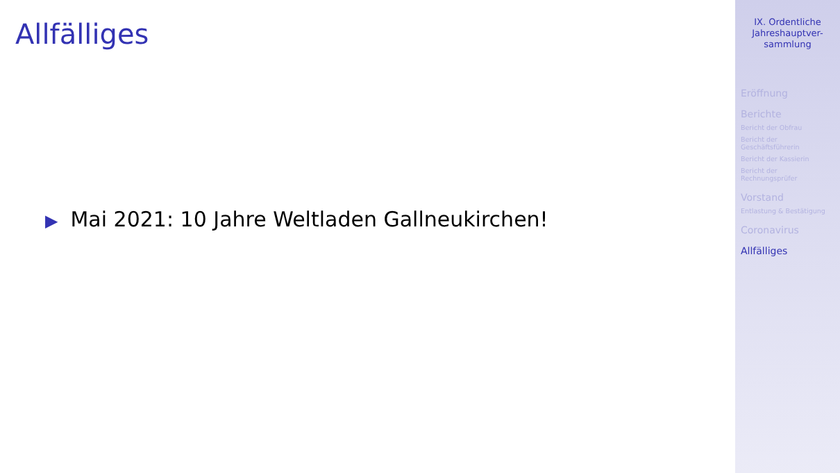Allfälliges
▶ Mai 2021: 10 Jahre Weltladen Gallneukirchen!
IX. Ordentliche
Jahreshauptver-
sammlung
Eröffnung
Berichte
Bericht der Obfrau
Bericht der
Geschäftsführerin
Bericht der Kassierin
Bericht der
Rechnungsprüfer
Vorstand
Entlastung & Bestätigung
Coronavirus
Allfälliges